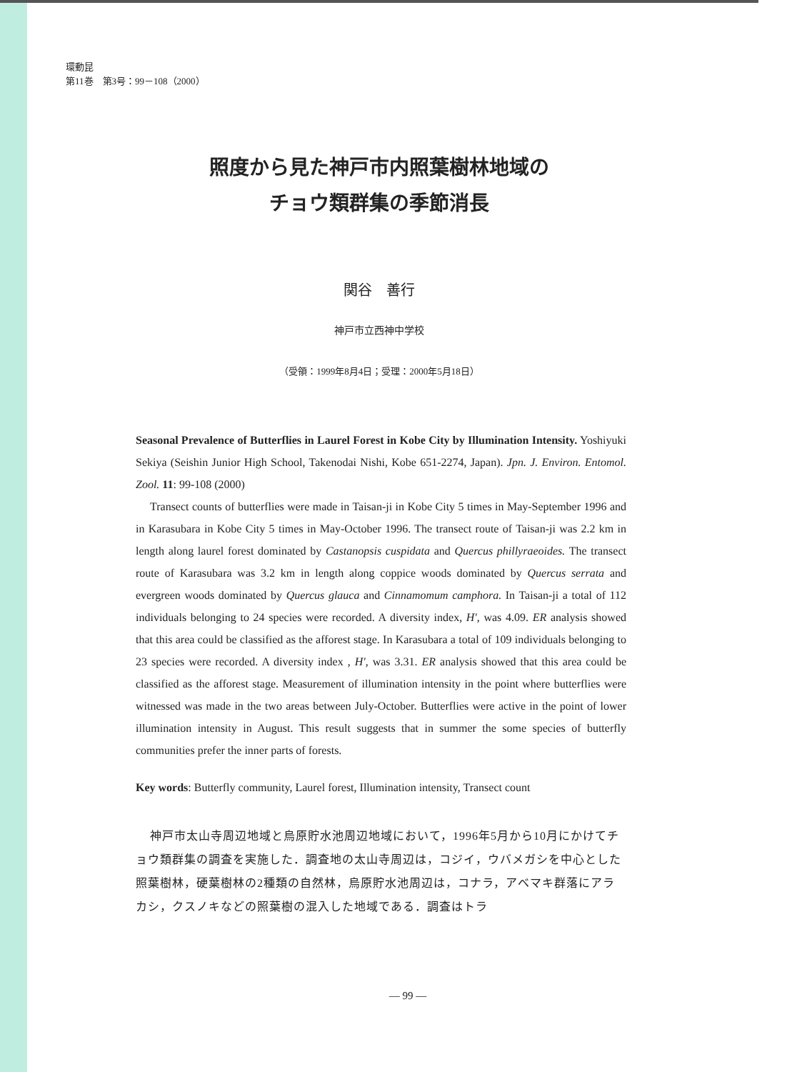環動昆
第11巻　第3号：99－108（2000）
照度から見た神戸市内照葉樹林地域の
チョウ類群集の季節消長
関谷　善行
神戸市立西神中学校
（受領：1999年8月4日；受理：2000年5月18日）
Seasonal Prevalence of Butterflies in Laurel Forest in Kobe City by Illumination Intensity. Yoshiyuki Sekiya (Seishin Junior High School, Takenodai Nishi, Kobe 651-2274, Japan). Jpn. J. Environ. Entomol. Zool. 11: 99-108 (2000)
Transect counts of butterflies were made in Taisan-ji in Kobe City 5 times in May-September 1996 and in Karasubara in Kobe City 5 times in May-October 1996. The transect route of Taisan-ji was 2.2 km in length along laurel forest dominated by Castanopsis cuspidata and Quercus phillyraeoides. The transect route of Karasubara was 3.2 km in length along coppice woods dominated by Quercus serrata and evergreen woods dominated by Quercus glauca and Cinnamomum camphora. In Taisan-ji a total of 112 individuals belonging to 24 species were recorded. A diversity index, H', was 4.09. ER analysis showed that this area could be classified as the afforest stage. In Karasubara a total of 109 individuals belonging to 23 species were recorded. A diversity index , H', was 3.31. ER analysis showed that this area could be classified as the afforest stage. Measurement of illumination intensity in the point where butterflies were witnessed was made in the two areas between July-October. Butterflies were active in the point of lower illumination intensity in August. This result suggests that in summer the some species of butterfly communities prefer the inner parts of forests.
Key words: Butterfly community, Laurel forest, Illumination intensity, Transect count
神戸市太山寺周辺地域と烏原貯水池周辺地域において，1996年5月から10月にかけてチョウ類群集の調査を実施した．調査地の太山寺周辺は，コジイ，ウバメガシを中心とした照葉樹林，硬葉樹林の2種類の自然林，烏原貯水池周辺は，コナラ，アベマキ群落にアラカシ，クスノキなどの照葉樹の混入した地域である．調査はトラ
— 99 —